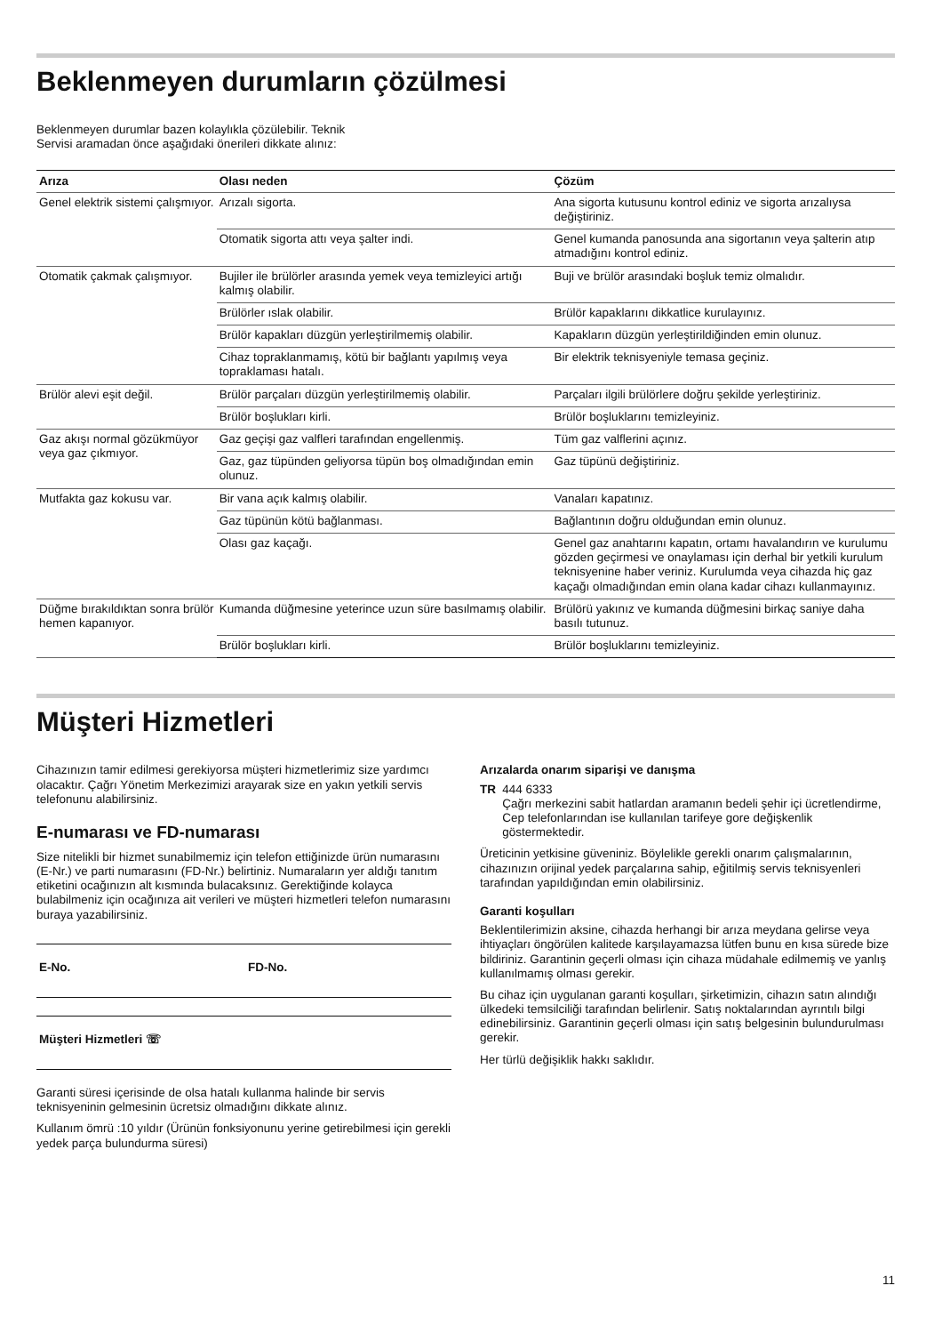Beklenmeyen durumların çözülmesi
Beklenmeyen durumlar bazen kolaylıkla çözülebilir. Teknik
Servisi aramadan önce aşağıdaki önerileri dikkate alınız:
| Arıza | Olası neden | Çözüm |
| --- | --- | --- |
| Genel elektrik sistemi çalışmıyor. | Arızalı sigorta. | Ana sigorta kutusunu kontrol ediniz ve sigorta arızalıysa değiştiriniz. |
| | Otomatik sigorta attı veya şalter indi. | Genel kumanda panosunda ana sigortanın veya şalterin atıp atmadığını kontrol ediniz. |
| Otomatik çakmak çalışmıyor. | Bujiler ile brülörler arasında yemek veya temizleyici artığı kalmış olabilir. | Buji ve brülör arasındaki boşluk temiz olmalıdır. |
| | Brülörler ıslak olabilir. | Brülör kapaklarını dikkatlice kurulayınız. |
| | Brülör kapakları düzgün yerleştirilmemiş olabilir. | Kapakların düzgün yerleştirildiğinden emin olunuz. |
| | Cihaz topraklanmamış, kötü bir bağlantı yapılmış veya topraklaması hatalı. | Bir elektrik teknisyeniyle temasa geçiniz. |
| Brülör alevi eşit değil. | Brülör parçaları düzgün yerleştirilmemiş olabilir. | Parçaları ilgili brülörlere doğru şekilde yerleştiriniz. |
| | Brülör boşlukları kirli. | Brülör boşluklarını temizleyiniz. |
| Gaz akışı normal gözükmüyor veya gaz çıkmıyor. | Gaz geçişi gaz valfleri tarafından engellenmiş. | Tüm gaz valflerini açınız. |
| | Gaz, gaz tüpünden geliyorsa tüpün boş olmadığından emin olunuz. | Gaz tüpünü değiştiriniz. |
| Mutfakta gaz kokusu var. | Bir vana açık kalmış olabilir. | Vanaları kapatınız. |
| | Gaz tüpünün kötü bağlanması. | Bağlantının doğru olduğundan emin olunuz. |
| | Olası gaz kaçağı. | Genel gaz anahtarını kapatın, ortamı havalandırın ve kurulumu gözden geçirmesi ve onaylaması için derhal bir yetkili kurulum teknisyenine haber veriniz. Kurulumda veya cihazda hiç gaz kaçağı olmadığından emin olana kadar cihazı kullanmayınız. |
| Düğme bırakıldıktan sonra brülör hemen kapanıyor. | Kumanda düğmesine yeterince uzun süre basılmamış olabilir. | Brülörü yakınız ve kumanda düğmesini birkaç saniye daha basılı tutunuz. |
| | Brülör boşlukları kirli. | Brülör boşluklarını temizleyiniz. |
Müşteri Hizmetleri
Cihazınızın tamir edilmesi gerekiyorsa müşteri hizmetlerimiz size yardımcı olacaktır. Çağrı Yönetim Merkezimizi arayarak size en yakın yetkili servis telefonunu alabilirsiniz.
E-numarası ve FD-numarası
Size nitelikli bir hizmet sunabilmemiz için telefon ettiğinizde ürün numarasını (E-Nr.) ve parti numarasını (FD-Nr.) belirtiniz. Numaraların yer aldığı tanıtım etiketini ocağınızın alt kısmında bulacaksınız. Gerektiğinde kolayca bulabilmeniz için ocağınıza ait verileri ve müşteri hizmetleri telefon numarasını buraya yazabilirsiniz.
E-No. FD-No.
Müşteri Hizmetleri ☏
Garanti süresi içerisinde de olsa hatalı kullanma halinde bir servis teknisyeninin gelmesinin ücretsiz olmadığını dikkate alınız.
Kullanım ömrü :10 yıldır (Ürünün fonksiyonunu yerine getirebilmesi için gerekli yedek parça bulundurma süresi)
Arızalarda onarım siparişi ve danışma
TR 444 6333
Çağrı merkezini sabit hatlardan aramanın bedeli şehir içi ücretlendirme, Cep telefonlarından ise kullanılan tarifeye gore değişkenlik göstermektedir.
Üreticinin yetkisine güveniniz. Böylelikle gerekli onarım çalışmalarının, cihazınızın orijinal yedek parçalarına sahip, eğitilmiş servis teknisyenleri tarafından yapıldığından emin olabilirsiniz.
Garanti koşulları
Beklentilerimizin aksine, cihazda herhangi bir arıza meydana gelirse veya ihtiyaçları öngörülen kalitede karşılayamazsa lütfen bunu en kısa sürede bize bildiriniz. Garantinin geçerli olması için cihaza müdahale edilmemiş ve yanlış kullanılmamış olması gerekir.
Bu cihaz için uygulanan garanti koşulları, şirketimizin, cihazın satın alındığı ülkedeki temsilciliği tarafından belirlenir. Satış noktalarından ayrıntılı bilgi edinebilirsiniz. Garantinin geçerli olması için satış belgesinin bulundurulması gerekir.
Her türlü değişiklik hakkı saklıdır.
11